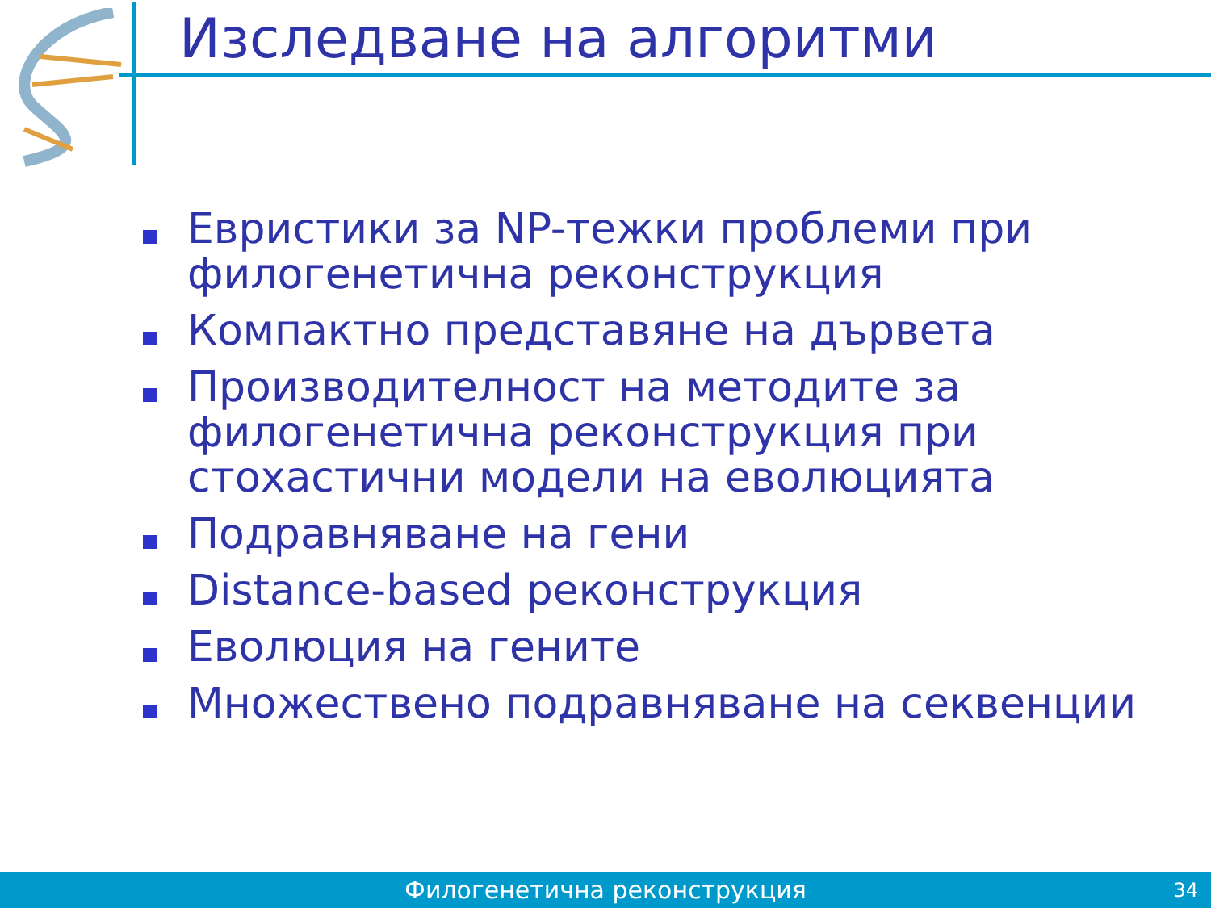Изследване на алгоритми
Евристики за NP-тежки проблеми при филогенетична реконструкция
Компактно представяне на дървета
Производителност на методите за филогенетична реконструкция при стохастични модели на еволюцията
Подравняване на гени
Distance-based реконструкция
Еволюция на гените
Множествено подравняване на секвенции
Филогенетична реконструкция 34